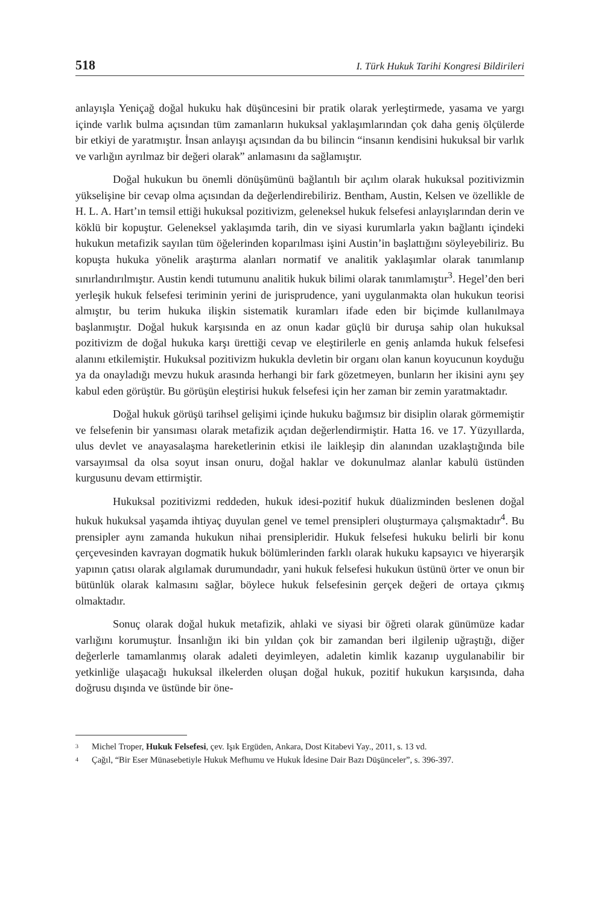518 I. Türk Hukuk Tarihi Kongresi Bildirileri
anlayışla Yeniçağ doğal hukuku hak düşüncesini bir pratik olarak yerleştirmede, yasama ve yargı içinde varlık bulma açısından tüm zamanların hukuksal yaklaşımlarından çok daha geniş ölçülerde bir etkiyi de yaratmıştır. İnsan anlayışı açısından da bu bilincin “insanın kendisini hukuksal bir varlık ve varlığın ayrılmaz bir değeri olarak” anlamasını da sağlamıştır.
Doğal hukukun bu önemli dönüşümünü bağlantılı bir açılım olarak hukuksal pozitivizmin yükselişine bir cevap olma açısından da değerlendirebiliriz. Bentham, Austin, Kelsen ve özellikle de H. L. A. Hart’ın temsil ettiği hukuksal pozitivizm, geleneksel hukuk felsefesi anlayışlarından derin ve köklü bir kopuştur. Geleneksel yaklaşımda tarih, din ve siyasi kurumlarla yakın bağlantı içindeki hukukun metafizik sayılan tüm öğelerinden koparılması işini Austin’in başlattığını söyleyebiliriz. Bu kopuşta hukuka yönelik araştırma alanları normatif ve analitik yaklaşımlar olarak tanımlanıp sınırlandırılmıştır. Austin kendi tutumunu analitik hukuk bilimi olarak tanımlamıştır<sup>3</sup>. Hegel’den beri yerleşik hukuk felsefesi teriminin yerini de jurisprudence, yani uygulanmakta olan hukukun teorisi almıştır, bu terim hukuka ilişkin sistematik kuramları ifade eden bir biçimde kullanılmaya başlanmıştır. Doğal hukuk karşısında en az onun kadar güçlü bir duruşa sahip olan hukuksal pozitivizm de doğal hukuka karşı ürettiği cevap ve eleştirilerle en geniş anlamda hukuk felsefesi alanını etkilemiştir. Hukuksal pozitivizm hukukla devletin bir organı olan kanun koyucunun koyduğu ya da onayladığı mevzu hukuk arasında herhangi bir fark gözetmeyen, bunların her ikisini aynı şey kabul eden görüştür. Bu görüşün eleştirisi hukuk felsefesi için her zaman bir zemin yaratmaktadır.
Doğal hukuk görüşü tarihsel gelişimi içinde hukuku bağımsız bir disiplin olarak görmemiştir ve felsefenin bir yansıması olarak metafizik açıdan değerlendirmiştir. Hatta 16. ve 17. Yüzyıllarda, ulus devlet ve anayasalaşma hareketlerinin etkisi ile laikleşip din alanından uzaklaştığında bile varsayımsal da olsa soyut insan onuru, doğal haklar ve dokunulmaz alanlar kabulü üstünden kurgusunu devam ettirmiştir.
Hukuksal pozitivizmi reddeden, hukuk idesi-pozitif hukuk düalizminden beslenen doğal hukuk hukuksal yaşamda ihtiyaç duyulan genel ve temel prensipleri oluşturmaya çalışmaktadır<sup>4</sup>. Bu prensipler aynı zamanda hukukun nihai prensipleridir. Hukuk felsefesi hukuku belirli bir konu çerçevesinden kavrayan dogmatik hukuk bölümlerinden farklı olarak hukuku kapsayıcı ve hiyerarşik yapının çatısı olarak algılamak durumundadır, yani hukuk felsefesi hukukun üstünü örter ve onun bir bütünlük olarak kalmasını sağlar, böylece hukuk felsefesinin gerçek değeri de ortaya çıkmış olmaktadır.
Sonuç olarak doğal hukuk metafizik, ahlaki ve siyasi bir öğreti olarak günümüze kadar varlığını korumuştur. İnsanlığın iki bin yıldan çok bir zamandan beri ilgilenip uğraştığı, diğer değerlerle tamamlanmış olarak adaleti deyimleyen, adaletin kimlik kazanıp uygulanabilir bir yetkinliğe ulaşacağı hukuksal ilkelerden oluşan doğal hukuk, pozitif hukukun karşısında, daha doğrusu dışında ve üstünde bir öne-
<sup>3</sup> Michel Troper, Hukuk Felsefesi, çev. Işık Ergüden, Ankara, Dost Kitabevi Yay., 2011, s. 13 vd.
<sup>4</sup> Çağıl, “Bir Eser Münasebetiyle Hukuk Mefhumu ve Hukuk İdesine Dair Bazı Düşünceler”, s. 396-397.